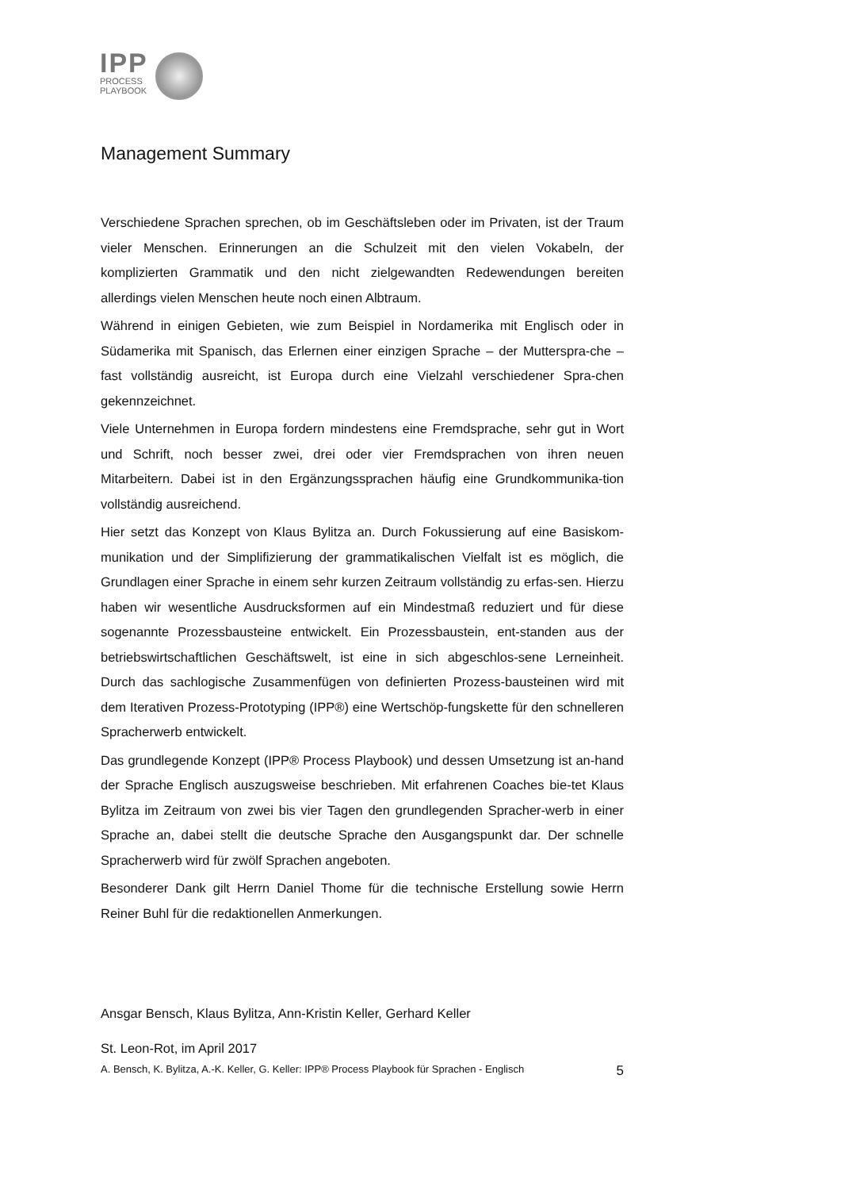IPP
PROCESS
PLAYBOOK
Management Summary
Verschiedene Sprachen sprechen, ob im Geschäftsleben oder im Privaten, ist der Traum vieler Menschen. Erinnerungen an die Schulzeit mit den vielen Vokabeln, der komplizierten Grammatik und den nicht zielgewandten Redewendungen bereiten allerdings vielen Menschen heute noch einen Albtraum.
Während in einigen Gebieten, wie zum Beispiel in Nordamerika mit Englisch oder in Südamerika mit Spanisch, das Erlernen einer einzigen Sprache – der Mutterspra-che – fast vollständig ausreicht, ist Europa durch eine Vielzahl verschiedener Spra-chen gekennzeichnet.
Viele Unternehmen in Europa fordern mindestens eine Fremdsprache, sehr gut in Wort und Schrift, noch besser zwei, drei oder vier Fremdsprachen von ihren neuen Mitarbeitern. Dabei ist in den Ergänzungssprachen häufig eine Grundkommunika-tion vollständig ausreichend.
Hier setzt das Konzept von Klaus Bylitza an. Durch Fokussierung auf eine Basiskom-munikation und der Simplifizierung der grammatikalischen Vielfalt ist es möglich, die Grundlagen einer Sprache in einem sehr kurzen Zeitraum vollständig zu erfas-sen. Hierzu haben wir wesentliche Ausdrucksformen auf ein Mindestmaß reduziert und für diese sogenannte Prozessbausteine entwickelt. Ein Prozessbaustein, ent-standen aus der betriebswirtschaftlichen Geschäftswelt, ist eine in sich abgeschlos-sene Lerneinheit. Durch das sachlogische Zusammenfügen von definierten Prozess-bausteinen wird mit dem Iterativen Prozess-Prototyping (IPP®) eine Wertschöp-fungskette für den schnelleren Spracherwerb entwickelt.
Das grundlegende Konzept (IPP® Process Playbook) und dessen Umsetzung ist an-hand der Sprache Englisch auszugsweise beschrieben. Mit erfahrenen Coaches bie-tet Klaus Bylitza im Zeitraum von zwei bis vier Tagen den grundlegenden Spracher-werb in einer Sprache an, dabei stellt die deutsche Sprache den Ausgangspunkt dar. Der schnelle Spracherwerb wird für zwölf Sprachen angeboten.
Besonderer Dank gilt Herrn Daniel Thome für die technische Erstellung sowie Herrn Reiner Buhl für die redaktionellen Anmerkungen.
Ansgar Bensch, Klaus Bylitza, Ann-Kristin Keller, Gerhard Keller
St. Leon-Rot, im April 2017
A. Bensch, K. Bylitza, A.-K. Keller, G. Keller: IPP® Process Playbook für Sprachen - Englisch 5